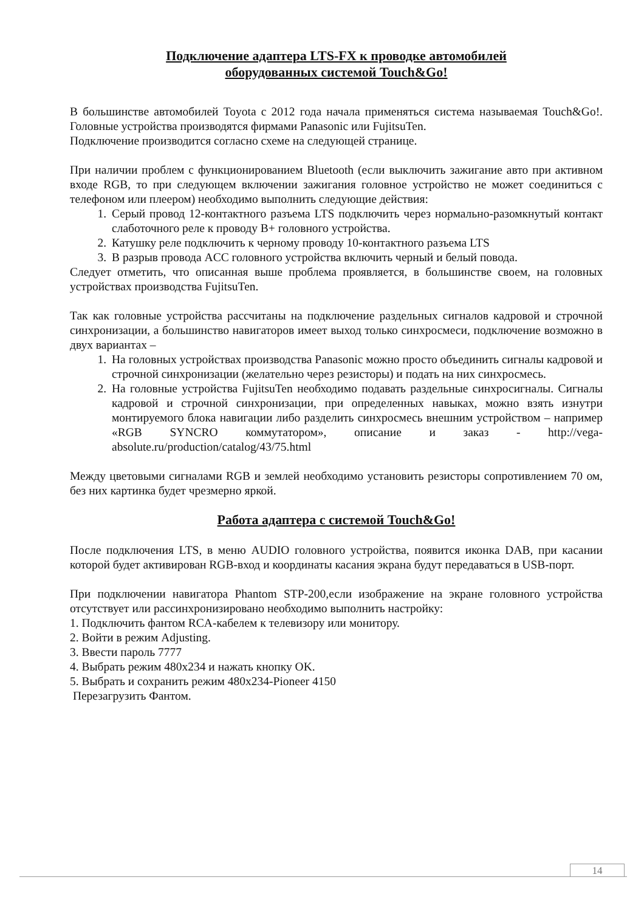Подключение адаптера LTS-FX к проводке автомобилей
оборудованных системой Touch&Go!
В большинстве автомобилей Toyota с 2012 года начала применяться система называемая Touch&Go!. Головные устройства производятся фирмами Panasonic или FujitsuTen.
Подключение производится согласно схеме на следующей странице.
При наличии проблем с функционированием Bluetooth (если выключить зажигание авто при активном входе RGB, то при следующем включении зажигания головное устройство не может соединиться с телефоном или плеером) необходимо выполнить следующие действия:
1. Серый провод 12-контактного разъема LTS подключить через нормально-разомкнутый контакт слаботочного реле к проводу B+ головного устройства.
2. Катушку реле подключить к черному проводу 10-контактного разъема LTS
3. В разрыв провода ACC головного устройства включить черный и белый повода.
Следует отметить, что описанная выше проблема проявляется, в большинстве своем, на головных устройствах производства FujitsuTen.
Так как головные устройства рассчитаны на подключение раздельных сигналов кадровой и строчной синхронизации, а большинство навигаторов имеет выход только синхросмеси, подключение возможно в двух вариантах –
1. На головных устройствах производства Panasonic можно просто объединить сигналы кадровой и строчной синхронизации (желательно через резисторы) и подать на них синхросмесь.
2. На головные устройства FujitsuTen необходимо подавать раздельные синхросигналы. Сигналы кадровой и строчной синхронизации, при определенных навыках, можно взять изнутри монтируемого блока навигации либо разделить синхросмесь внешним устройством – например «RGB SYNCRO коммутатором», описание и заказ - http://vega-absolute.ru/production/catalog/43/75.html
Между цветовыми сигналами RGB и землей необходимо установить резисторы сопротивлением 70 ом, без них картинка будет чрезмерно яркой.
Работа адаптера с системой Touch&Go!
После подключения LTS, в меню AUDIO головного устройства, появится иконка DAB, при касании которой будет активирован RGB-вход и координаты касания экрана будут передаваться в USB-порт.
При подключении навигатора Phantom STP-200,если изображение на экране головного устройства отсутствует или рассинхронизировано необходимо выполнить настройку:
1. Подключить фантом RCA-кабелем к телевизору или монитору.
2. Войти в режим Adjusting.
3. Ввести пароль 7777
4. Выбрать режим 480x234 и нажать кнопку OK.
5. Выбрать и сохранить режим 480x234-Pioneer 4150
Перезагрузить Фантом.
14